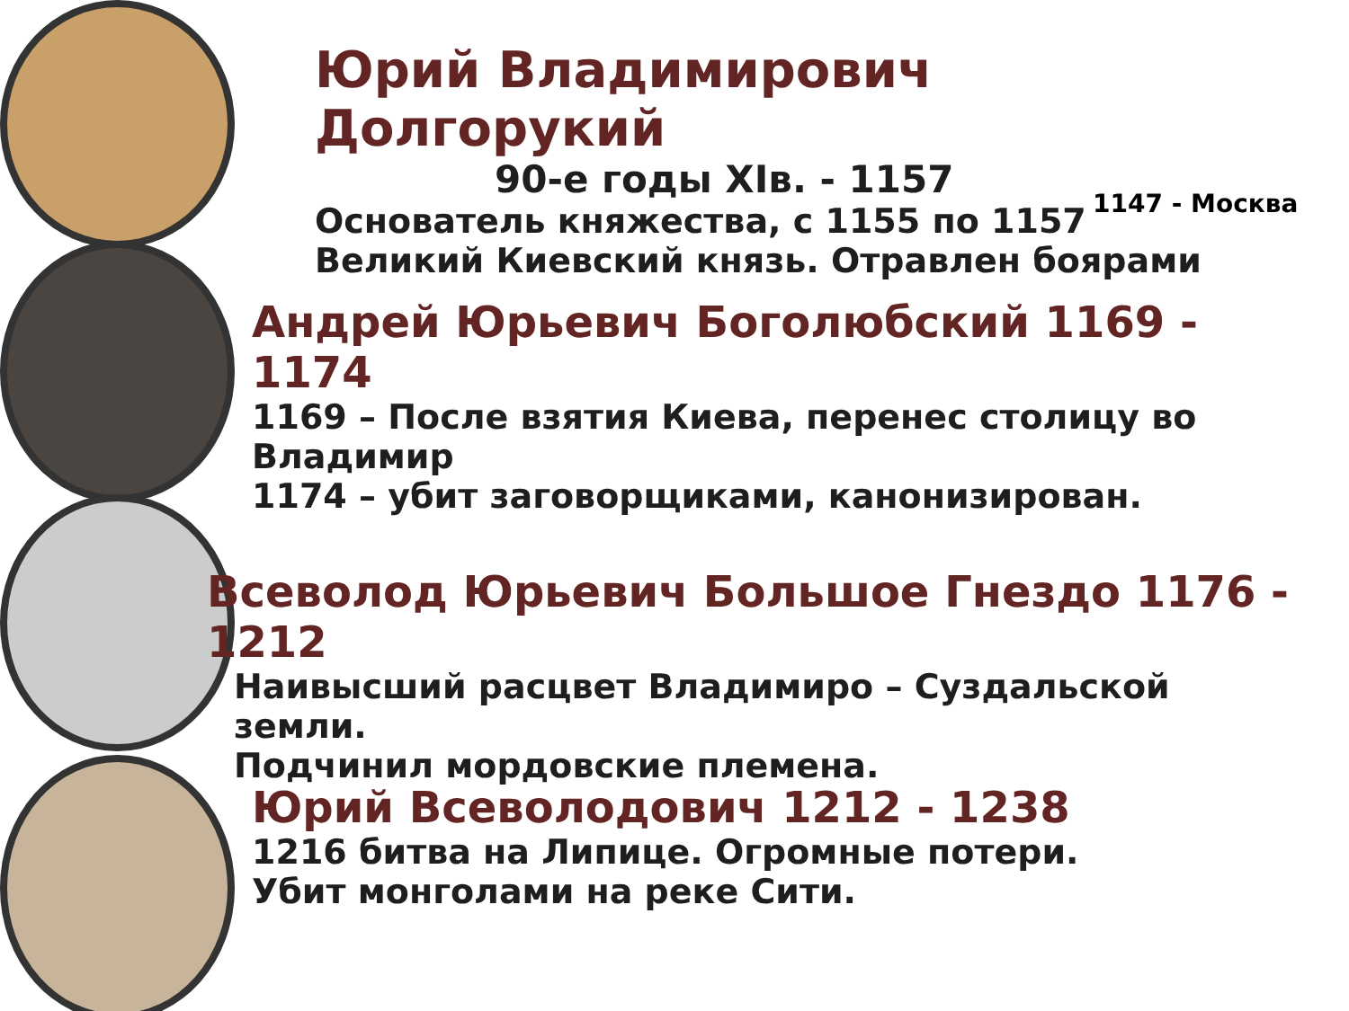Юрий Владимирович Долгорукий
90-е годы XIв. - 1157
Основатель княжества, с 1155 по 1157 Великий Киевский князь. Отравлен боярами
1147 - Москва
Андрей Юрьевич Боголюбский 1169 - 1174
1169 – После взятия Киева, перенес столицу во Владимир
1174 – убит заговорщиками, канонизирован.
Всеволод Юрьевич Большое Гнездо 1176 - 1212
Наивысший расцвет Владимиро – Суздальской земли.
Подчинил мордовские племена.
Юрий Всеволодович 1212 - 1238
1216 битва на Липице. Огромные потери.
Убит монголами на реке Сити.